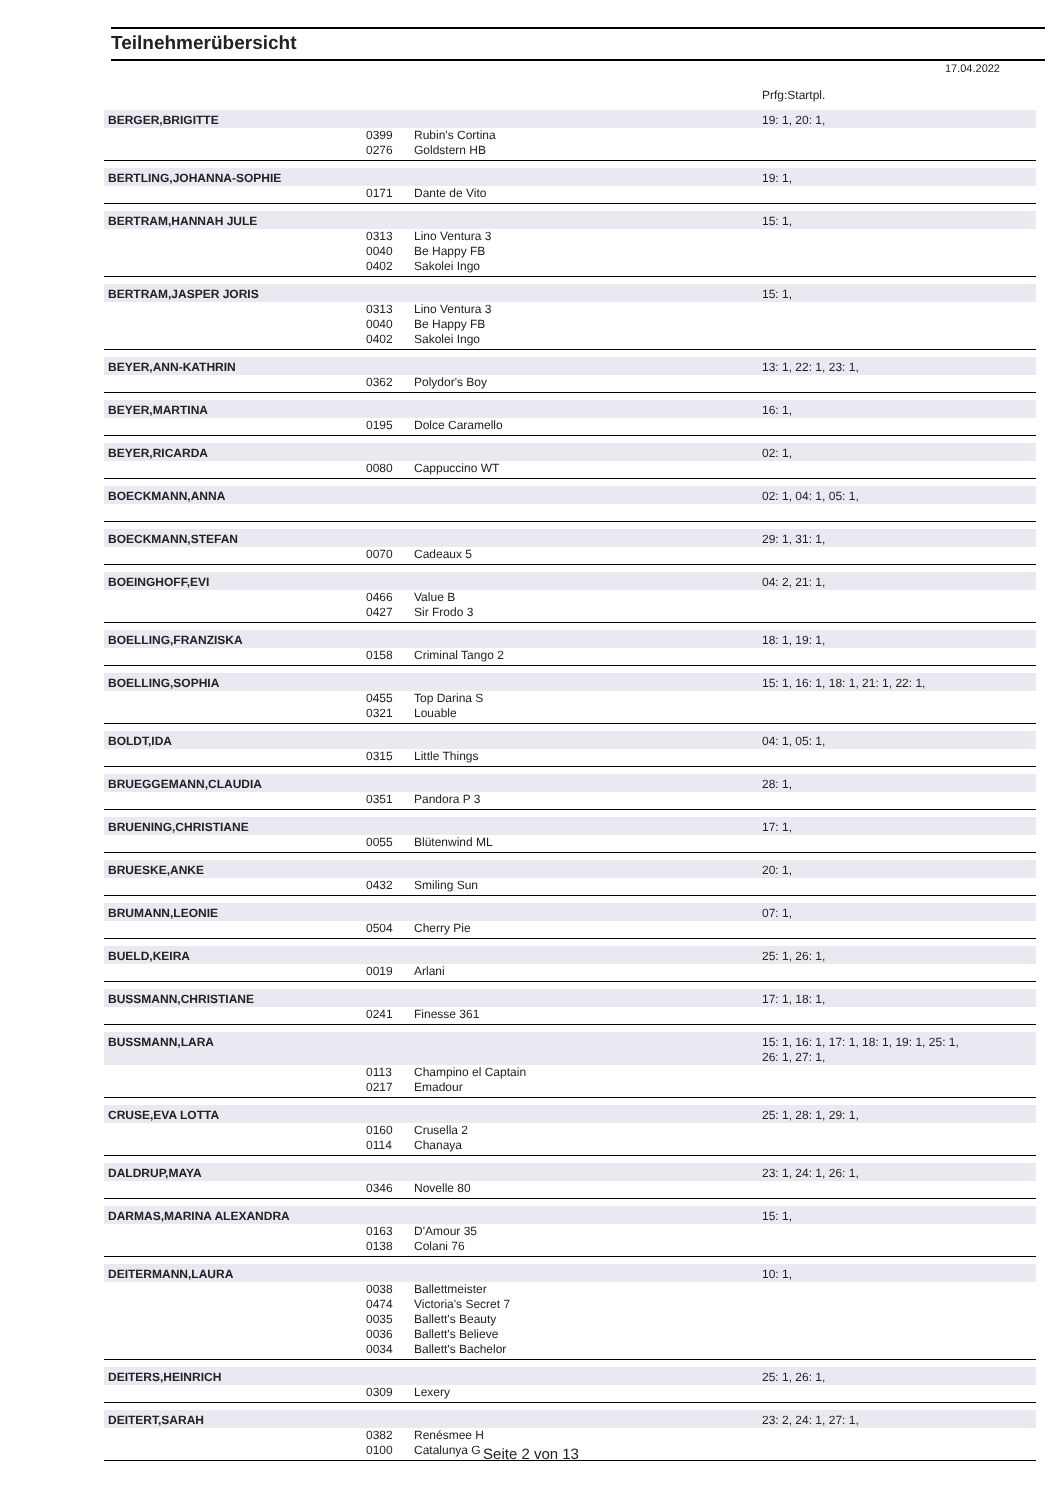Teilnehmerübersicht
17.04.2022
| | | | Prfg:Startpl. |
| BERGER,BRIGITTE | | | 19: 1, 20: 1, |
| | 0399 | Rubin's Cortina | |
| | 0276 | Goldstern HB | |
| BERTLING,JOHANNA-SOPHIE | | | 19: 1, |
| | 0171 | Dante de Vito | |
| BERTRAM,HANNAH JULE | | | 15: 1, |
| | 0313 | Lino Ventura 3 | |
| | 0040 | Be Happy FB | |
| | 0402 | Sakolei Ingo | |
| BERTRAM,JASPER JORIS | | | 15: 1, |
| | 0313 | Lino Ventura 3 | |
| | 0040 | Be Happy FB | |
| | 0402 | Sakolei Ingo | |
| BEYER,ANN-KATHRIN | | | 13: 1, 22: 1, 23: 1, |
| | 0362 | Polydor's Boy | |
| BEYER,MARTINA | | | 16: 1, |
| | 0195 | Dolce Caramello | |
| BEYER,RICARDA | | | 02: 1, |
| | 0080 | Cappuccino WT | |
| BOECKMANN,ANNA | | | 02: 1, 04: 1, 05: 1, |
| BOECKMANN,STEFAN | | | 29: 1, 31: 1, |
| | 0070 | Cadeaux 5 | |
| BOEINGHOFF,EVI | | | 04: 2, 21: 1, |
| | 0466 | Value B | |
| | 0427 | Sir Frodo 3 | |
| BOELLING,FRANZISKA | | | 18: 1, 19: 1, |
| | 0158 | Criminal Tango 2 | |
| BOELLING,SOPHIA | | | 15: 1, 16: 1, 18: 1, 21: 1, 22: 1, |
| | 0455 | Top Darina S | |
| | 0321 | Louable | |
| BOLDT,IDA | | | 04: 1, 05: 1, |
| | 0315 | Little Things | |
| BRUEGGEMANN,CLAUDIA | | | 28: 1, |
| | 0351 | Pandora P 3 | |
| BRUENING,CHRISTIANE | | | 17: 1, |
| | 0055 | Blütenwind ML | |
| BRUESKE,ANKE | | | 20: 1, |
| | 0432 | Smiling Sun | |
| BRUMANN,LEONIE | | | 07: 1, |
| | 0504 | Cherry Pie | |
| BUELD,KEIRA | | | 25: 1, 26: 1, |
| | 0019 | Arlani | |
| BUSSMANN,CHRISTIANE | | | 17: 1, 18: 1, |
| | 0241 | Finesse 361 | |
| BUSSMANN,LARA | | | 15: 1, 16: 1, 17: 1, 18: 1, 19: 1, 25: 1, 26: 1, 27: 1, |
| | 0113 | Champino el Captain | |
| | 0217 | Emadour | |
| CRUSE,EVA LOTTA | | | 25: 1, 28: 1, 29: 1, |
| | 0160 | Crusella 2 | |
| | 0114 | Chanaya | |
| DALDRUP,MAYA | | | 23: 1, 24: 1, 26: 1, |
| | 0346 | Novelle 80 | |
| DARMAS,MARINA ALEXANDRA | | | 15: 1, |
| | 0163 | D'Amour 35 | |
| | 0138 | Colani 76 | |
| DEITERMANN,LAURA | | | 10: 1, |
| | 0038 | Ballettmeister | |
| | 0474 | Victoria's Secret 7 | |
| | 0035 | Ballett's Beauty | |
| | 0036 | Ballett's Believe | |
| | 0034 | Ballett's Bachelor | |
| DEITERS,HEINRICH | | | 25: 1, 26: 1, |
| | 0309 | Lexery | |
| DEITERT,SARAH | | | 23: 2, 24: 1, 27: 1, |
| | 0382 | Renésmee H | |
| | 0100 | Catalunya G | |
Seite 2 von 13